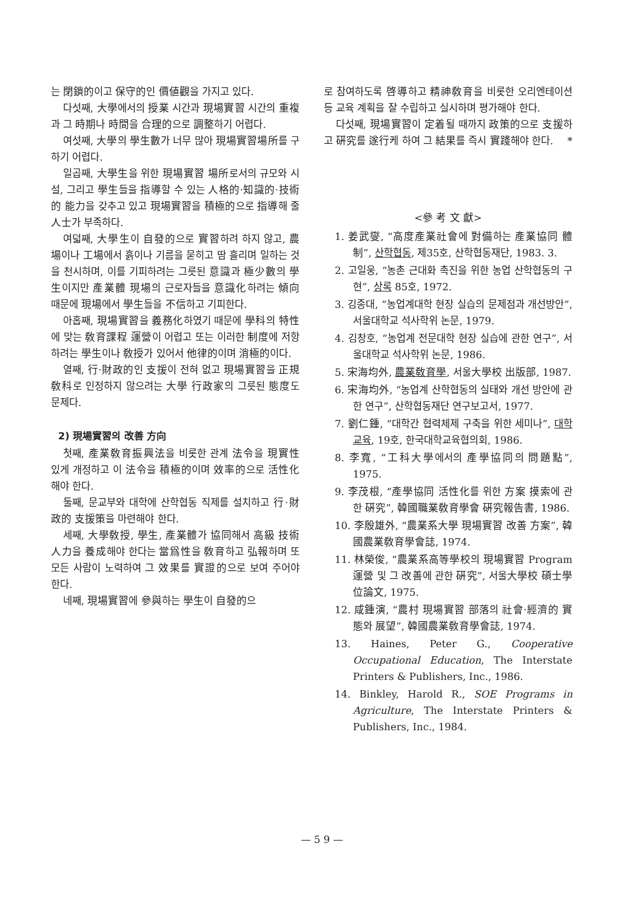는 閉鎖的이고 保守的인 價値觀을 가지고 있다.
다섯째, 大學에서의 授業 시간과 現場實習 시간의 重複과 그 時期나 時間을 合理的으로 調整하기 어렵다.
여섯째, 大學의 學生數가 너무 많아 現場實習場所를 구하기 어렵다.
일곱째, 大學生을 위한 現場實習 場所로서의 규모와 시설, 그리고 學生들을 指導할 수 있는 人格的·知識的·技術的 能力을 갖추고 있고 現場實習을 積極的으로 指導해 줄 人士가 부족하다.
여덟째, 大學生이 自發的으로 實習하려 하지 않고, 農場이나 工場에서 흙이나 기름을 묻히고 땀 흘리며 일하는 것을 천시하며, 이를 기피하려는 그릇된 意識과 極少數의 學生이지만 產業體 現場의 근로자들을 意識化하려는 傾向 때문에 現場에서 學生들을 不信하고 기피한다.
아홉째, 現場實習을 義務化하였기 때문에 學科의 特性에 맞는 敎育課程 運營이 어렵고 또는 이러한 制度에 저항하려는 學生이나 敎授가 있어서 他律的이며 消極的이다.
열째, 行·財政的인 支援이 전혀 없고 現場實習을 正規 敎科로 인정하지 않으려는 大學 行政家의 그릇된 態度도 문제다.
2) 現場實習의 改善 方向
첫째, 產業敎育振興法을 비롯한 관계 法令을 現實性 있게 개정하고 이 法令을 積極的이며 效率的으로 活性化해야 한다.
둘째, 문교부와 대학에 산학협동 직제를 설치하고 行·財政的 支援策을 마련해야 한다.
세째, 大學敎授, 學生, 產業體가 協同해서 高級 技術人力을 養成해야 한다는 當爲性을 敎育하고 弘報하며 또 모든 사람이 노력하여 그 效果를 實證的으로 보여 주어야 한다.
네째, 現場實習에 參與하는 學生이 自發的으
로 참여하도록 啓導하고 精神敎育을 비롯한 오리엔테이션 등 교육 계획을 잘 수립하고 실시하며 평가해야 한다.
다섯째, 現場實習이 定着될 때까지 政策的으로 支援하고 硏究를 遂行케 하여 그 結果를 즉시 實踐해야 한다. *
<參 考 文 獻>
1. 姜武燮, “高度產業社會에 對備하는 產業協同 體制”, 산학협동, 제35호, 산학협동재단, 1983. 3.
2. 고일웅, “농촌 근대화 촉진을 위한 농업 산학협동의 구현”, 상록 85호, 1972.
3. 김종대, “농업계대학 현장 실습의 문제점과 개선방안”, 서울대학교 석사학위 논문, 1979.
4. 김창호, “농업계 전문대학 현장 실습에 관한 연구”, 서울대학교 석사학위 논문, 1986.
5. 宋海均外, 農業敎育學, 서울大學校 出版部, 1987.
6. 宋海均外, “농업계 산학협동의 실태와 개선 방안에 관한 연구”, 산학협동재단 연구보고서, 1977.
7. 劉仁鍾, “대학간 협력체제 구축을 위한 세미나”, 대학교육, 19호, 한국대학교육협의회, 1986.
8. 李寬, “工科大學에서의 產學協同의 問題點”, 1975.
9. 李茂根, “產學協同 活性化를 위한 方案 摸索에 관한 硏究”, 韓國職業敎育學會 硏究報告書, 1986.
10. 李殷雄外, “農業系大學 現場實習 改善 方案”, 韓國農業敎育學會誌, 1974.
11. 林榮俊, “農業系高等學校의 現場實習 Program 運營 및 그 改善에 관한 硏究”, 서울大學校 碩士學位論文, 1975.
12. 咸鍾演, “農村 現場實習 部落의 社會·經濟的 實態와 展望”, 韓國農業敎育學會誌, 1974.
13. Haines, Peter G., Cooperative Occupational Education, The Interstate Printers & Publishers, Inc., 1986.
14. Binkley, Harold R., SOE Programs in Agriculture, The Interstate Printers & Publishers, Inc., 1984.
— 5 9 —